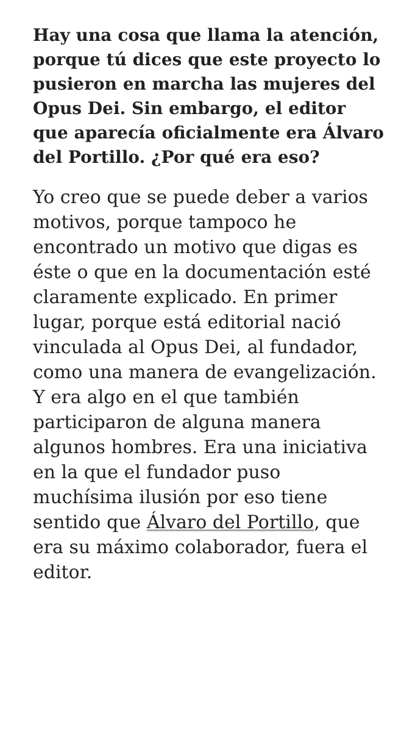Hay una cosa que llama la atención, porque tú dices que este proyecto lo pusieron en marcha las mujeres del Opus Dei. Sin embargo, el editor que aparecía oficialmente era Álvaro del Portillo. ¿Por qué era eso?
Yo creo que se puede deber a varios motivos, porque tampoco he encontrado un motivo que digas es éste o que en la documentación esté claramente explicado. En primer lugar, porque está editorial nació vinculada al Opus Dei, al fundador, como una manera de evangelización. Y era algo en el que también participaron de alguna manera algunos hombres. Era una iniciativa en la que el fundador puso muchísima ilusión por eso tiene sentido que Álvaro del Portillo, que era su máximo colaborador, fuera el editor.